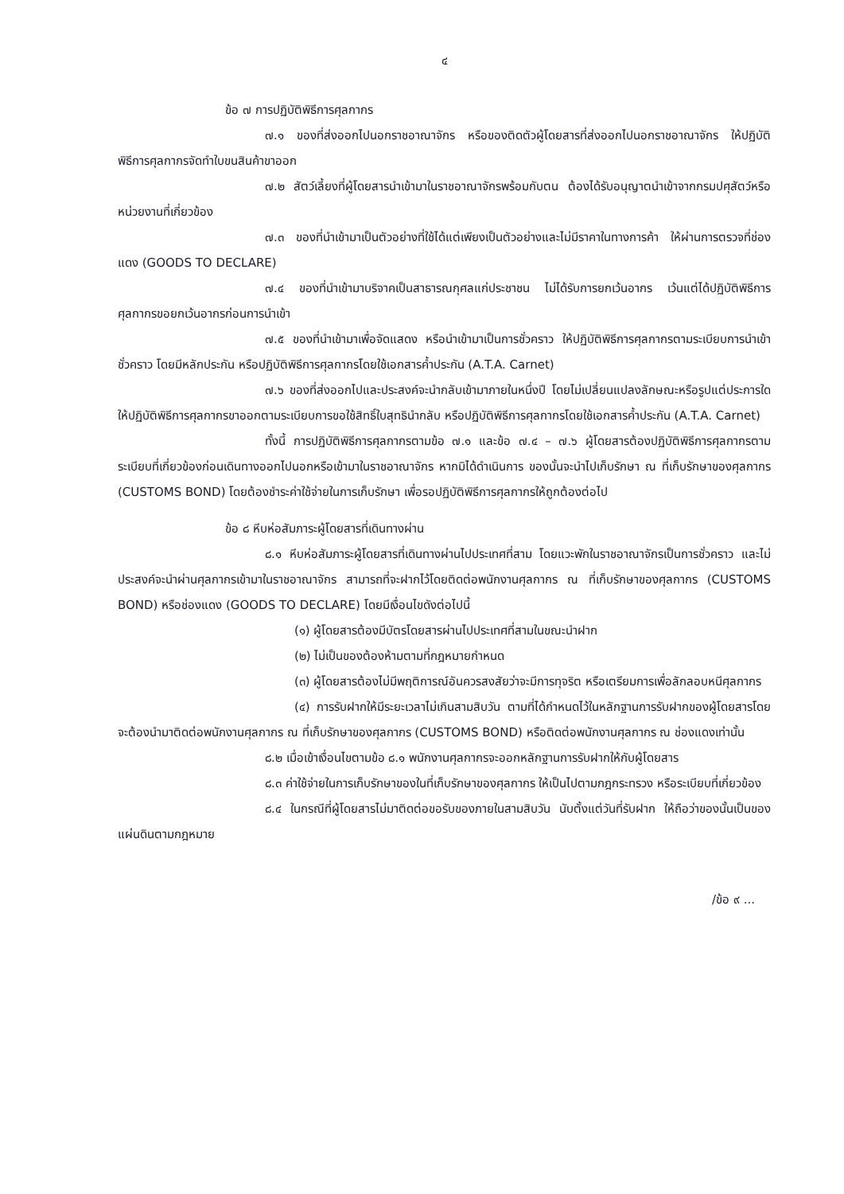๔
ข้อ ๗ การปฏิบัติพิธีการศุลกากร
๗.๑ ของที่ส่งออกไปนอกราชอาณาจักร หรือของติดตัวผู้โดยสารที่ส่งออกไปนอกราชอาณาจักร ให้ปฏิบัติพิธีการศุลกากรจัดทำใบขนสินค้าขาออก
๗.๒ สัตว์เลี้ยงที่ผู้โดยสารนำเข้ามาในราชอาณาจักรพร้อมกับตน ต้องได้รับอนุญาตนำเข้าจากกรมปศุสัตว์หรือหน่วยงานที่เกี่ยวข้อง
๗.๓ ของที่นำเข้ามาเป็นตัวอย่างที่ใช้ได้แต่เพียงเป็นตัวอย่างและไม่มีราคาในทางการค้า ให้ผ่านการตรวจที่ช่องแดง (GOODS TO DECLARE)
๗.๔ ของที่นำเข้ามาบริจาคเป็นสาธารณกุศลแก่ประชาชน ไม่ได้รับการยกเว้นอากร เว้นแต่ได้ปฏิบัติพิธีการศุลกากรขอยกเว้นอากรก่อนการนำเข้า
๗.๕ ของที่นำเข้ามาเพื่อจัดแสดง หรือนำเข้ามาเป็นการชั่วคราว ให้ปฏิบัติพิธีการศุลกากรตามระเบียบการนำเข้าชั่วคราว โดยมีหลักประกัน หรือปฏิบัติพิธีการศุลกากรโดยใช้เอกสารค้ำประกัน (A.T.A. Carnet)
๗.๖ ของที่ส่งออกไปและประสงค์จะนำกลับเข้ามาภายในหนึ่งปี โดยไม่เปลี่ยนแปลงลักษณะหรือรูปแต่ประการใด ให้ปฏิบัติพิธีการศุลกากรขาออกตามระเบียบการขอใช้สิทธิ์ใบสุทธินำกลับ หรือปฏิบัติพิธีการศุลกากรโดยใช้เอกสารค้ำประกัน (A.T.A. Carnet)
ทั้งนี้ การปฏิบัติพิธีการศุลกากรตามข้อ ๗.๑ และข้อ ๗.๔ – ๗.๖ ผู้โดยสารต้องปฏิบัติพิธีการศุลกากรตามระเบียบที่เกี่ยวข้องก่อนเดินทางออกไปนอกหรือเข้ามาในราชอาณาจักร หากมิได้ดำเนินการ ของนั้นจะนำไปเก็บรักษา ณ ที่เก็บรักษาของศุลกากร (CUSTOMS BOND) โดยต้องชำระค่าใช้จ่ายในการเก็บรักษา เพื่อรอปฏิบัติพิธีการศุลกากรให้ถูกต้องต่อไป
ข้อ ๘ หีบห่อสัมภาระผู้โดยสารที่เดินทางผ่าน
๘.๑ หีบห่อสัมภาระผู้โดยสารที่เดินทางผ่านไปประเทศที่สาม โดยแวะพักในราชอาณาจักรเป็นการชั่วคราว และไม่ประสงค์จะนำผ่านศุลกากรเข้ามาในราชอาณาจักร สามารถที่จะฝากไว้โดยติดต่อพนักงานศุลกากร ณ ที่เก็บรักษาของศุลกากร (CUSTOMS BOND) หรือช่องแดง (GOODS TO DECLARE) โดยมีเงื่อนไขดังต่อไปนี้
(๑) ผู้โดยสารต้องมีบัตรโดยสารผ่านไปประเทศที่สามในขณะนำฝาก
(๒) ไม่เป็นของต้องห้ามตามที่กฎหมายกำหนด
(๓) ผู้โดยสารต้องไม่มีพฤติการณ์อันควรสงสัยว่าจะมีการทุจริต หรือเตรียมการเพื่อลักลอบหนีศุลกากร
(๔) การรับฝากให้มีระยะเวลาไม่เกินสามสิบวัน ตามที่ได้กำหนดไว้ในหลักฐานการรับฝากของผู้โดยสารโดยจะต้องนำมาติดต่อพนักงานศุลกากร ณ ที่เก็บรักษาของศุลกากร (CUSTOMS BOND) หรือติดต่อพนักงานศุลกากร ณ ช่องแดงเท่านั้น
๘.๒ เมื่อเข้าเงื่อนไขตามข้อ ๘.๑ พนักงานศุลกากรจะออกหลักฐานการรับฝากให้กับผู้โดยสาร
๘.๓ ค่าใช้จ่ายในการเก็บรักษาของในที่เก็บรักษาของศุลกากร ให้เป็นไปตามกฎกระทรวง หรือระเบียบที่เกี่ยวข้อง
๘.๔ ในกรณีที่ผู้โดยสารไม่มาติดต่อขอรับของภายในสามสิบวัน นับตั้งแต่วันที่รับฝาก ให้ถือว่าของนั้นเป็นของแผ่นดินตามกฎหมาย
/ข้อ ๙ ...